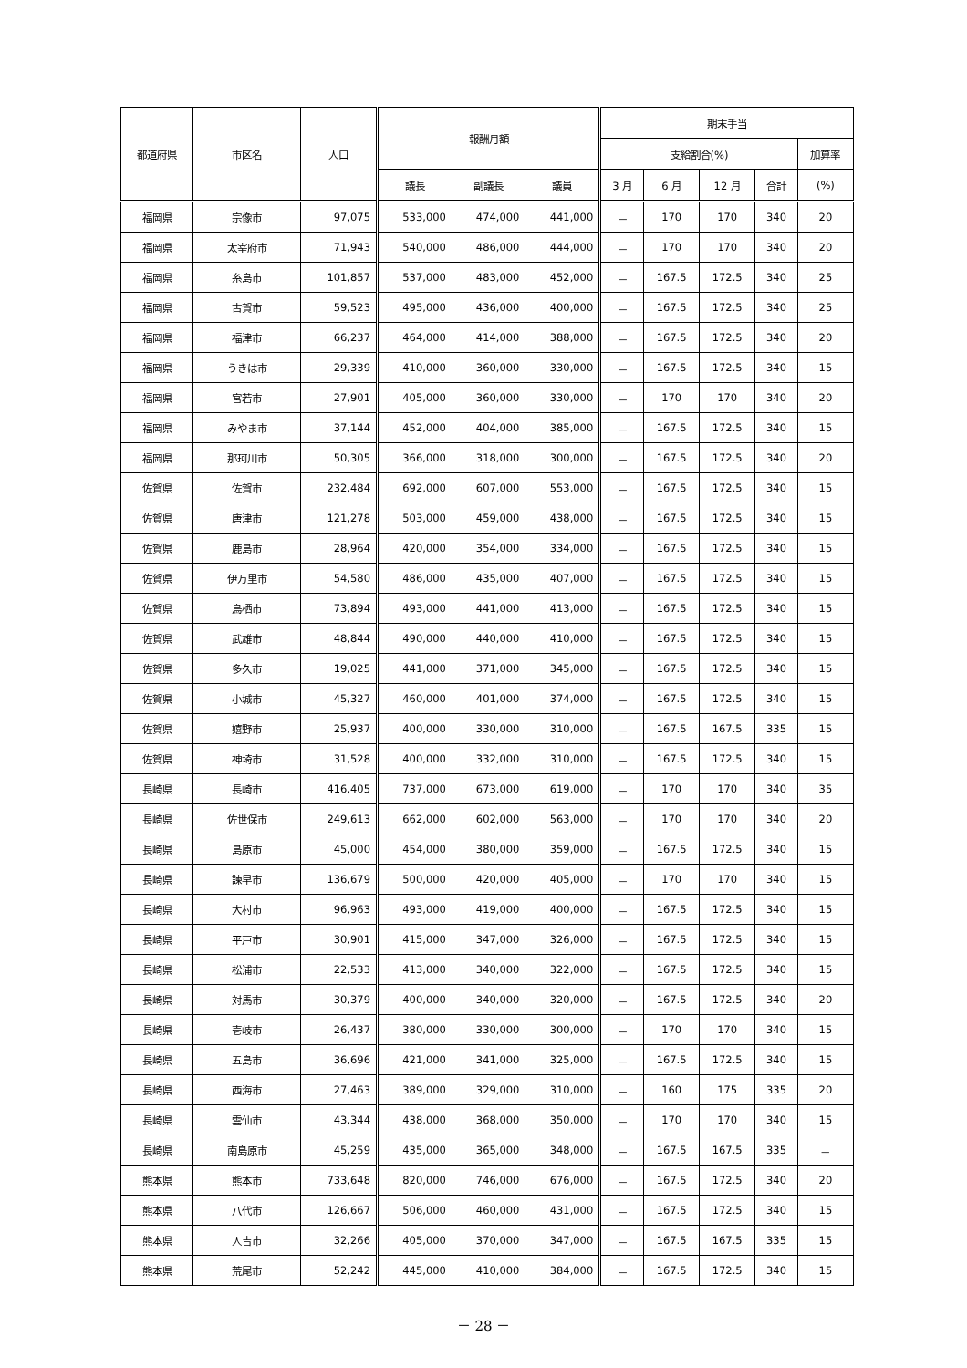| 都道府県 | 市区名 | 人口 | 報酬月額 | | | 期末手当 | | | | |
| --- | --- | --- | --- | --- | --- | --- | --- | --- | --- | --- |
| | | | | | | 支給割合(%) | | | | 加算率 |
| | | | 議長 | 副議長 | 議員 | 3 月 | 6 月 | 12 月 | 合計 | (%) |
| 福岡県 | 宗像市 | 97,075 | 533,000 | 474,000 | 441,000 | － | 170 | 170 | 340 | 20 |
| 福岡県 | 太宰府市 | 71,943 | 540,000 | 486,000 | 444,000 | － | 170 | 170 | 340 | 20 |
| 福岡県 | 糸島市 | 101,857 | 537,000 | 483,000 | 452,000 | － | 167.5 | 172.5 | 340 | 25 |
| 福岡県 | 古賀市 | 59,523 | 495,000 | 436,000 | 400,000 | － | 167.5 | 172.5 | 340 | 25 |
| 福岡県 | 福津市 | 66,237 | 464,000 | 414,000 | 388,000 | － | 167.5 | 172.5 | 340 | 20 |
| 福岡県 | うきは市 | 29,339 | 410,000 | 360,000 | 330,000 | － | 167.5 | 172.5 | 340 | 15 |
| 福岡県 | 宮若市 | 27,901 | 405,000 | 360,000 | 330,000 | － | 170 | 170 | 340 | 20 |
| 福岡県 | みやま市 | 37,144 | 452,000 | 404,000 | 385,000 | － | 167.5 | 172.5 | 340 | 15 |
| 福岡県 | 那珂川市 | 50,305 | 366,000 | 318,000 | 300,000 | － | 167.5 | 172.5 | 340 | 20 |
| 佐賀県 | 佐賀市 | 232,484 | 692,000 | 607,000 | 553,000 | － | 167.5 | 172.5 | 340 | 15 |
| 佐賀県 | 唐津市 | 121,278 | 503,000 | 459,000 | 438,000 | － | 167.5 | 172.5 | 340 | 15 |
| 佐賀県 | 鹿島市 | 28,964 | 420,000 | 354,000 | 334,000 | － | 167.5 | 172.5 | 340 | 15 |
| 佐賀県 | 伊万里市 | 54,580 | 486,000 | 435,000 | 407,000 | － | 167.5 | 172.5 | 340 | 15 |
| 佐賀県 | 鳥栖市 | 73,894 | 493,000 | 441,000 | 413,000 | － | 167.5 | 172.5 | 340 | 15 |
| 佐賀県 | 武雄市 | 48,844 | 490,000 | 440,000 | 410,000 | － | 167.5 | 172.5 | 340 | 15 |
| 佐賀県 | 多久市 | 19,025 | 441,000 | 371,000 | 345,000 | － | 167.5 | 172.5 | 340 | 15 |
| 佐賀県 | 小城市 | 45,327 | 460,000 | 401,000 | 374,000 | － | 167.5 | 172.5 | 340 | 15 |
| 佐賀県 | 嬉野市 | 25,937 | 400,000 | 330,000 | 310,000 | － | 167.5 | 167.5 | 335 | 15 |
| 佐賀県 | 神埼市 | 31,528 | 400,000 | 332,000 | 310,000 | － | 167.5 | 172.5 | 340 | 15 |
| 長崎県 | 長崎市 | 416,405 | 737,000 | 673,000 | 619,000 | － | 170 | 170 | 340 | 35 |
| 長崎県 | 佐世保市 | 249,613 | 662,000 | 602,000 | 563,000 | － | 170 | 170 | 340 | 20 |
| 長崎県 | 島原市 | 45,000 | 454,000 | 380,000 | 359,000 | － | 167.5 | 172.5 | 340 | 15 |
| 長崎県 | 諫早市 | 136,679 | 500,000 | 420,000 | 405,000 | － | 170 | 170 | 340 | 15 |
| 長崎県 | 大村市 | 96,963 | 493,000 | 419,000 | 400,000 | － | 167.5 | 172.5 | 340 | 15 |
| 長崎県 | 平戸市 | 30,901 | 415,000 | 347,000 | 326,000 | － | 167.5 | 172.5 | 340 | 15 |
| 長崎県 | 松浦市 | 22,533 | 413,000 | 340,000 | 322,000 | － | 167.5 | 172.5 | 340 | 15 |
| 長崎県 | 対馬市 | 30,379 | 400,000 | 340,000 | 320,000 | － | 167.5 | 172.5 | 340 | 20 |
| 長崎県 | 壱岐市 | 26,437 | 380,000 | 330,000 | 300,000 | － | 170 | 170 | 340 | 15 |
| 長崎県 | 五島市 | 36,696 | 421,000 | 341,000 | 325,000 | － | 167.5 | 172.5 | 340 | 15 |
| 長崎県 | 西海市 | 27,463 | 389,000 | 329,000 | 310,000 | － | 160 | 175 | 335 | 20 |
| 長崎県 | 雲仙市 | 43,344 | 438,000 | 368,000 | 350,000 | － | 170 | 170 | 340 | 15 |
| 長崎県 | 南島原市 | 45,259 | 435,000 | 365,000 | 348,000 | － | 167.5 | 167.5 | 335 | － |
| 熊本県 | 熊本市 | 733,648 | 820,000 | 746,000 | 676,000 | － | 167.5 | 172.5 | 340 | 20 |
| 熊本県 | 八代市 | 126,667 | 506,000 | 460,000 | 431,000 | － | 167.5 | 172.5 | 340 | 15 |
| 熊本県 | 人吉市 | 32,266 | 405,000 | 370,000 | 347,000 | － | 167.5 | 167.5 | 335 | 15 |
| 熊本県 | 荒尾市 | 52,242 | 445,000 | 410,000 | 384,000 | － | 167.5 | 172.5 | 340 | 15 |
－ 28 －